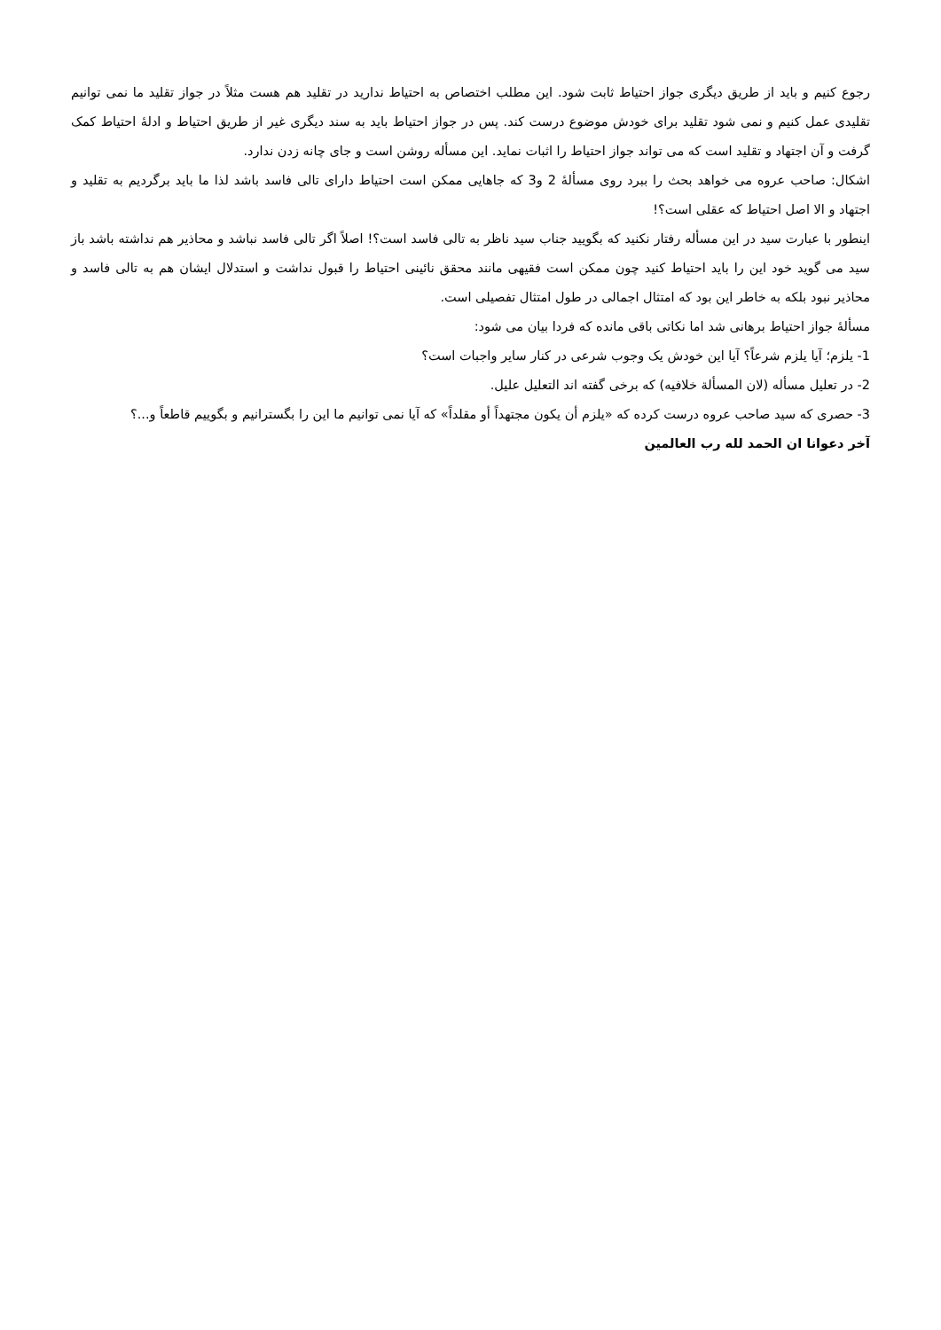رجوع کنیم و باید از طریق دیگری جواز احتیاط ثابت شود. این مطلب اختصاص به احتیاط ندارید در تقلید هم هست مثلاً در جواز تقلید ما نمی توانیم تقلیدی عمل کنیم و نمی شود تقلید برای خودش موضوع درست کند. پس در جواز احتیاط باید به سند دیگری غیر از طریق احتیاط و ادلهٔ احتیاط کمک گرفت و آن اجتهاد و تقلید است که می تواند جواز احتیاط را اثبات نماید. این مسأله روشن است و جای چانه زدن ندارد.
اشکال: صاحب عروه می خواهد بحث را ببرد روی مسألهٔ 2 و3 که جاهایی ممکن است احتیاط دارای تالی فاسد باشد لذا ما باید برگردیم به تقلید و اجتهاد و الا اصل احتیاط که عقلی است؟!
اینطور با عبارت سید در این مسأله رفتار نکنید که بگویید جناب سید ناظر به تالی فاسد است؟! اصلاً اگر تالی فاسد نباشد و محاذیر هم نداشته باشد باز سید می گوید خود این را باید احتیاط کنید چون ممکن است فقیهی مانند محقق نائینی احتیاط را قبول نداشت و استدلال ایشان هم به تالی فاسد و محاذیر نبود بلکه به خاطر این بود که امتثال اجمالی در طول امتثال تفصیلی است.
مسألهٔ جواز احتیاط برهانی شد اما نکاتی باقی مانده که فردا بیان می شود:
1- یلزم؛ آیا یلزم شرعاً؟ آیا این خودش یک وجوب شرعی در کنار سایر واجبات است؟
2- در تعلیل مسأله (لان المسألة خلافیه) که برخی گفته اند التعلیل علیل.
3- حصری که سید صاحب عروه درست کرده که «یلزم أن یکون مجتهداً أو مقلداً» که آیا نمی توانیم ما این را بگسترانیم و بگوییم قاطعاً و...؟
آخر دعوانا ان الحمد لله رب العالمین